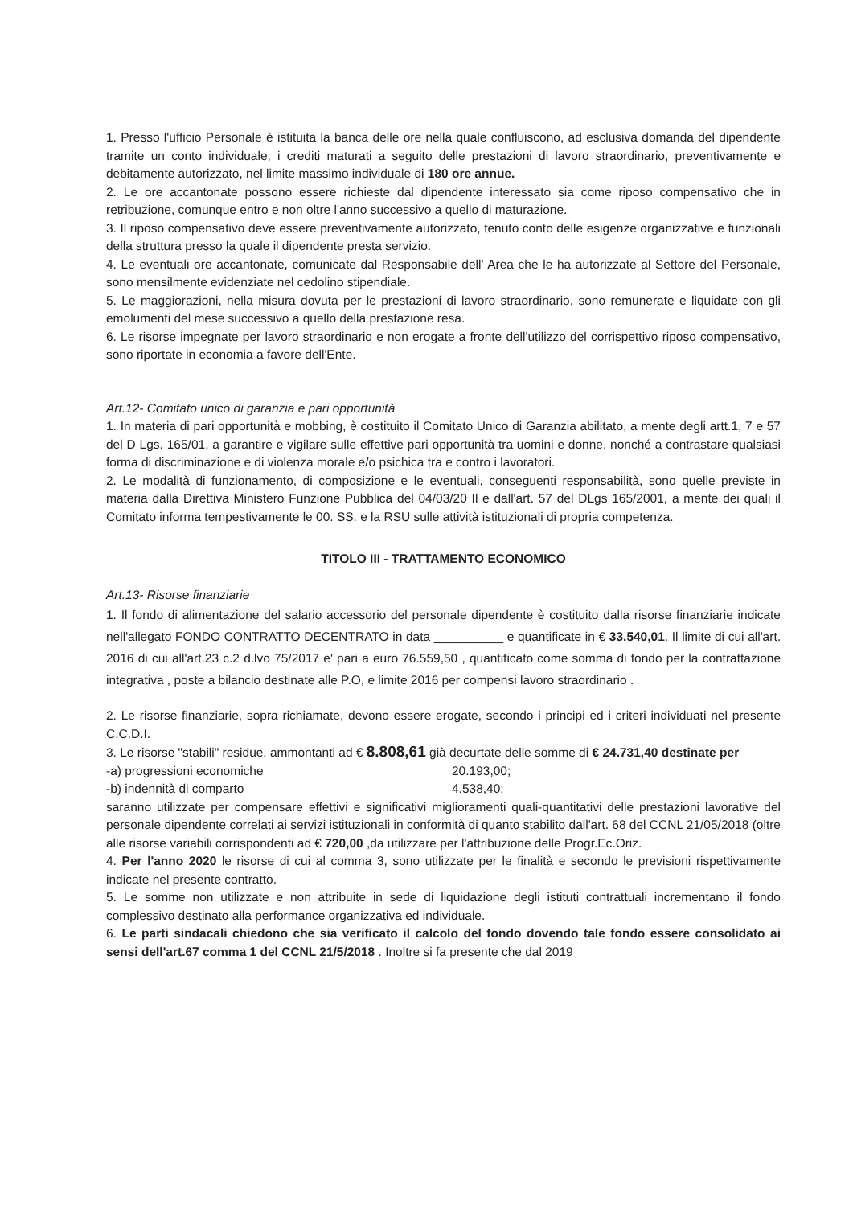1. Presso l'ufficio Personale è istituita la banca delle ore nella quale confluiscono, ad esclusiva domanda del dipendente tramite un conto individuale, i crediti maturati a seguito delle prestazioni di lavoro straordinario, preventivamente e debitamente autorizzato, nel limite massimo individuale di 180 ore annue.
2. Le ore accantonate possono essere richieste dal dipendente interessato sia come riposo compensativo che in retribuzione, comunque entro e non oltre l'anno successivo a quello di maturazione.
3. Il riposo compensativo deve essere preventivamente autorizzato, tenuto conto delle esigenze organizzative e funzionali della struttura presso la quale il dipendente presta servizio.
4. Le eventuali ore accantonate, comunicate dal Responsabile dell' Area che le ha autorizzate al Settore del Personale, sono mensilmente evidenziate nel cedolino stipendiale.
5. Le maggiorazioni, nella misura dovuta per le prestazioni di lavoro straordinario, sono remunerate e liquidate con gli emolumenti del mese successivo a quello della prestazione resa.
6. Le risorse impegnate per lavoro straordinario e non erogate a fronte dell'utilizzo del corrispettivo riposo compensativo, sono riportate in economia a favore dell'Ente.
Art.12- Comitato unico di garanzia e pari opportunità
1. In materia di pari opportunità e mobbing, è costituito il Comitato Unico di Garanzia abilitato, a mente degli artt.1, 7 e 57 del D Lgs. 165/01, a garantire e vigilare sulle effettive pari opportunità tra uomini e donne, nonché a contrastare qualsiasi forma di discriminazione e di violenza morale e/o psichica tra e contro i lavoratori.
2. Le modalità di funzionamento, di composizione e le eventuali, conseguenti responsabilità, sono quelle previste in materia dalla Direttiva Ministero Funzione Pubblica del 04/03/20 Il e dall'art. 57 del DLgs 165/2001, a mente dei quali il Comitato informa tempestivamente le 00. SS. e la RSU sulle attività istituzionali di propria competenza.
TITOLO III - TRATTAMENTO ECONOMICO
Art.13- Risorse finanziarie
1. Il fondo di alimentazione del salario accessorio del personale dipendente è costituito dalla risorse finanziarie indicate nell'allegato FONDO CONTRATTO DECENTRATO in data __________ e quantificate in € 33.540,01. Il limite di cui all'art. 2016 di cui all'art.23 c.2 d.lvo 75/2017 e' pari a euro 76.559,50 , quantificato come somma di fondo per la contrattazione integrativa , poste a bilancio destinate alle P.O, e limite 2016 per compensi lavoro straordinario .
2. Le risorse finanziarie, sopra richiamate, devono essere erogate, secondo i principi ed i criteri individuati nel presente C.C.D.I.
3. Le risorse "stabili" residue, ammontanti ad € 8.808,61 già decurtate delle somme di € 24.731,40 destinate per
-a) progressioni economiche 20.193,00;
-b) indennità di comparto 4.538,40;
saranno utilizzate per compensare effettivi e significativi miglioramenti quali-quantitativi delle prestazioni lavorative del personale dipendente correlati ai servizi istituzionali in conformità di quanto stabilito dall'art. 68 del CCNL 21/05/2018 (oltre alle risorse variabili corrispondenti ad € 720,00 ,da utilizzare per l'attribuzione delle Progr.Ec.Oriz.
4. Per l'anno 2020 le risorse di cui al comma 3, sono utilizzate per le finalità e secondo le previsioni rispettivamente indicate nel presente contratto.
5. Le somme non utilizzate e non attribuite in sede di liquidazione degli istituti contrattuali incrementano il fondo complessivo destinato alla performance organizzativa ed individuale.
6. Le parti sindacali chiedono che sia verificato il calcolo del fondo dovendo tale fondo essere consolidato ai sensi dell'art.67 comma 1 del CCNL 21/5/2018 . Inoltre si fa presente che dal 2019